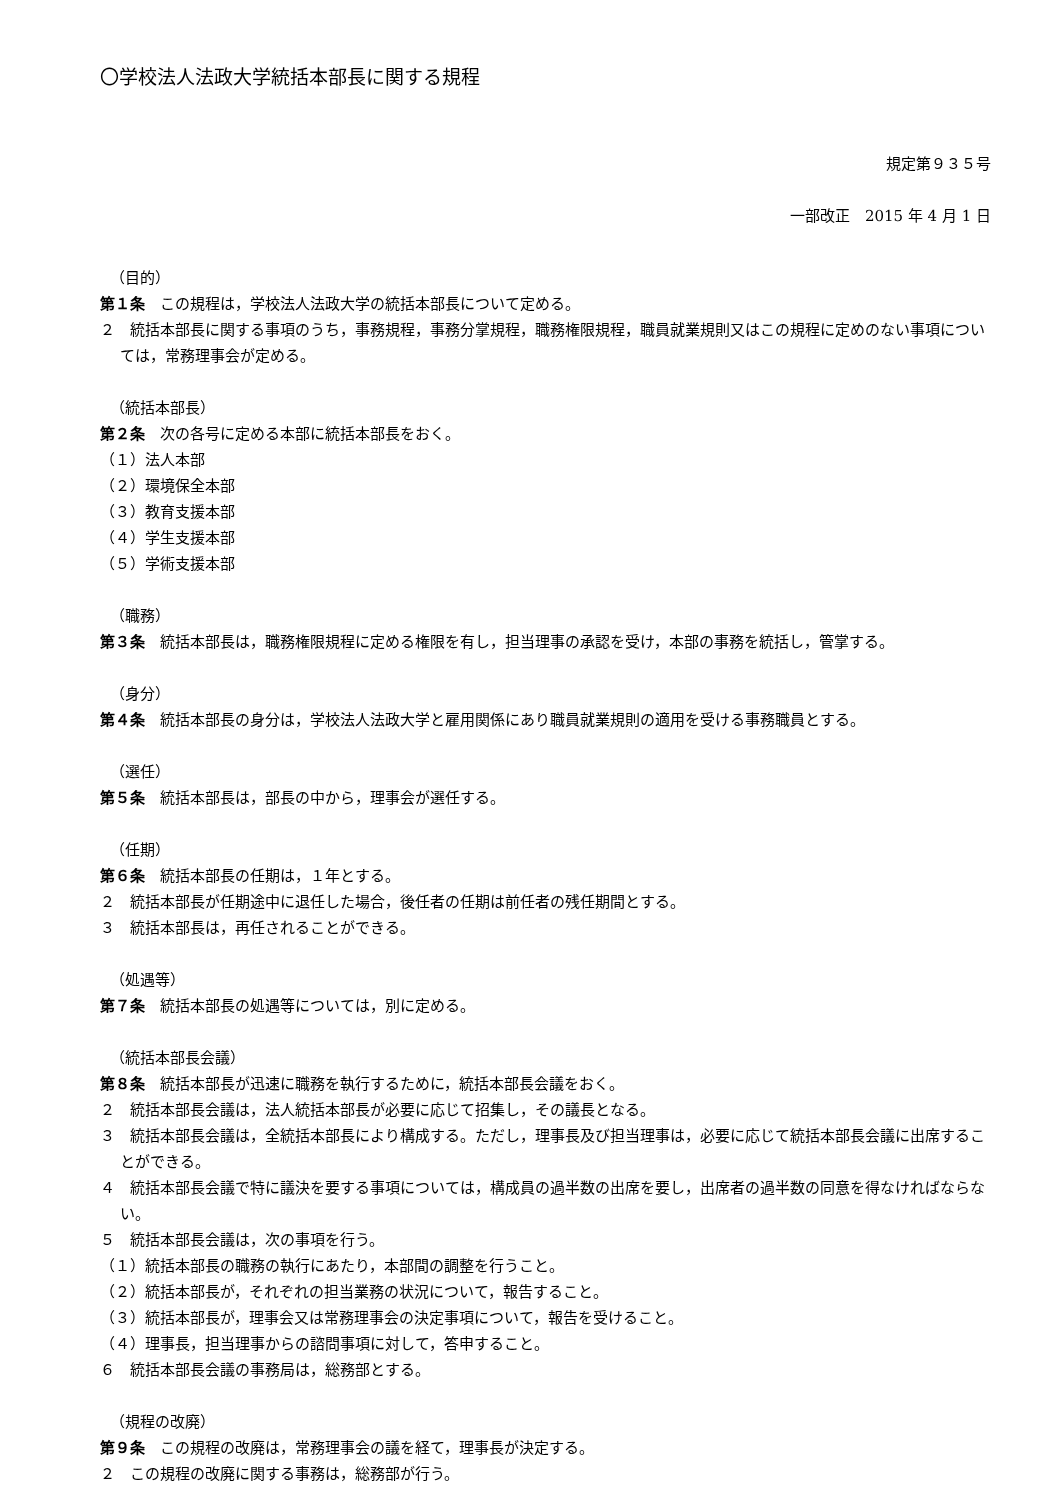〇学校法人法政大学統括本部長に関する規程
規定第９３５号
一部改正　2015 年 4 月 1 日
（目的）
第１条　この規程は，学校法人法政大学の統括本部長について定める。
２　統括本部長に関する事項のうち，事務規程，事務分掌規程，職務権限規程，職員就業規則又はこの規程に定めのない事項については，常務理事会が定める。
（統括本部長）
第２条　次の各号に定める本部に統括本部長をおく。
（１）法人本部
（２）環境保全本部
（３）教育支援本部
（４）学生支援本部
（５）学術支援本部
（職務）
第３条　統括本部長は，職務権限規程に定める権限を有し，担当理事の承認を受け，本部の事務を統括し，管掌する。
（身分）
第４条　統括本部長の身分は，学校法人法政大学と雇用関係にあり職員就業規則の適用を受ける事務職員とする。
（選任）
第５条　統括本部長は，部長の中から，理事会が選任する。
（任期）
第６条　統括本部長の任期は，１年とする。
２　統括本部長が任期途中に退任した場合，後任者の任期は前任者の残任期間とする。
３　統括本部長は，再任されることができる。
（処遇等）
第７条　統括本部長の処遇等については，別に定める。
（統括本部長会議）
第８条　統括本部長が迅速に職務を執行するために，統括本部長会議をおく。
２　統括本部長会議は，法人統括本部長が必要に応じて招集し，その議長となる。
３　統括本部長会議は，全統括本部長により構成する。ただし，理事長及び担当理事は，必要に応じて統括本部長会議に出席することができる。
４　統括本部長会議で特に議決を要する事項については，構成員の過半数の出席を要し，出席者の過半数の同意を得なければならない。
５　統括本部長会議は，次の事項を行う。
（１）統括本部長の職務の執行にあたり，本部間の調整を行うこと。
（２）統括本部長が，それぞれの担当業務の状況について，報告すること。
（３）統括本部長が，理事会又は常務理事会の決定事項について，報告を受けること。
（４）理事長，担当理事からの諮問事項に対して，答申すること。
６　統括本部長会議の事務局は，総務部とする。
（規程の改廃）
第９条　この規程の改廃は，常務理事会の議を経て，理事長が決定する。
２　この規程の改廃に関する事務は，総務部が行う。